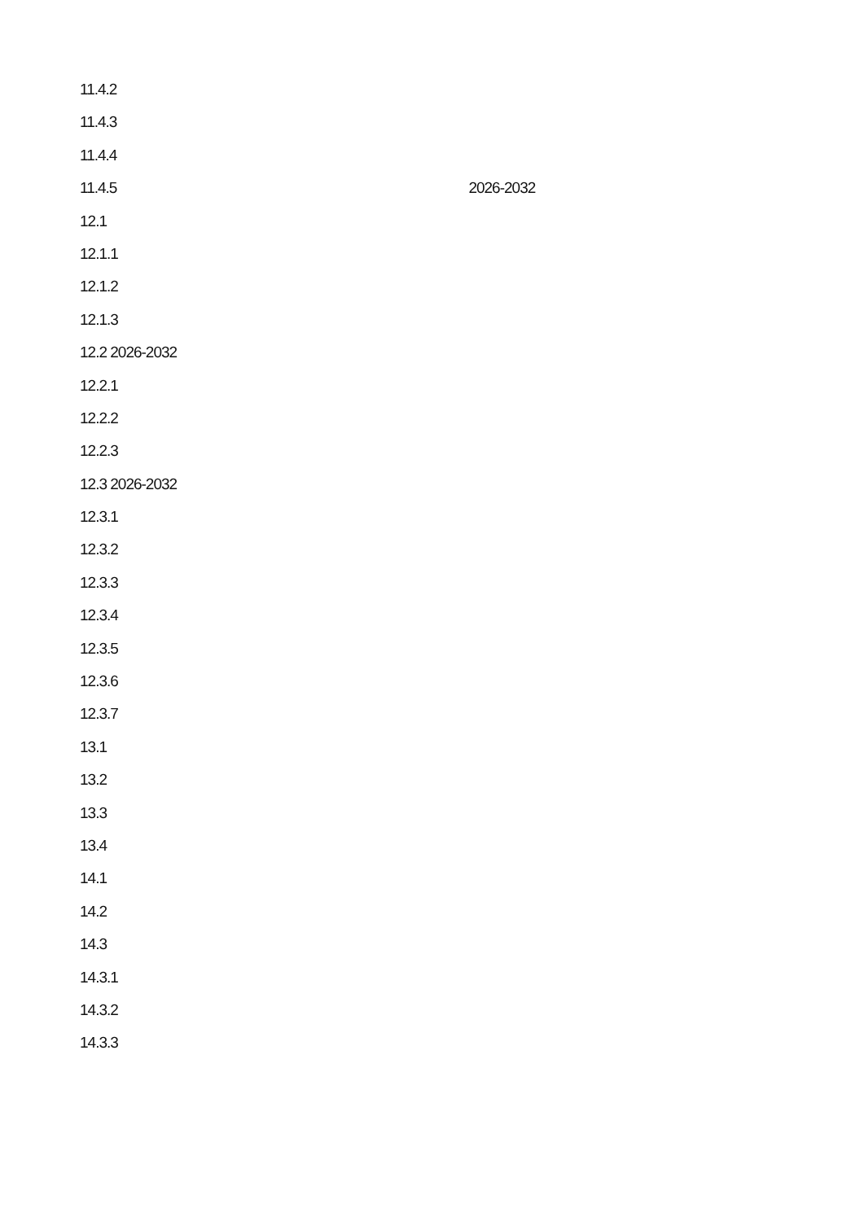11.4.2
11.4.3
11.4.4
11.4.5 2026-2032
12.1
12.1.1
12.1.2
12.1.3
12.2 2026-2032
12.2.1
12.2.2
12.2.3
12.3 2026-2032
12.3.1
12.3.2
12.3.3
12.3.4
12.3.5
12.3.6
12.3.7
13.1
13.2
13.3
13.4
14.1
14.2
14.3
14.3.1
14.3.2
14.3.3